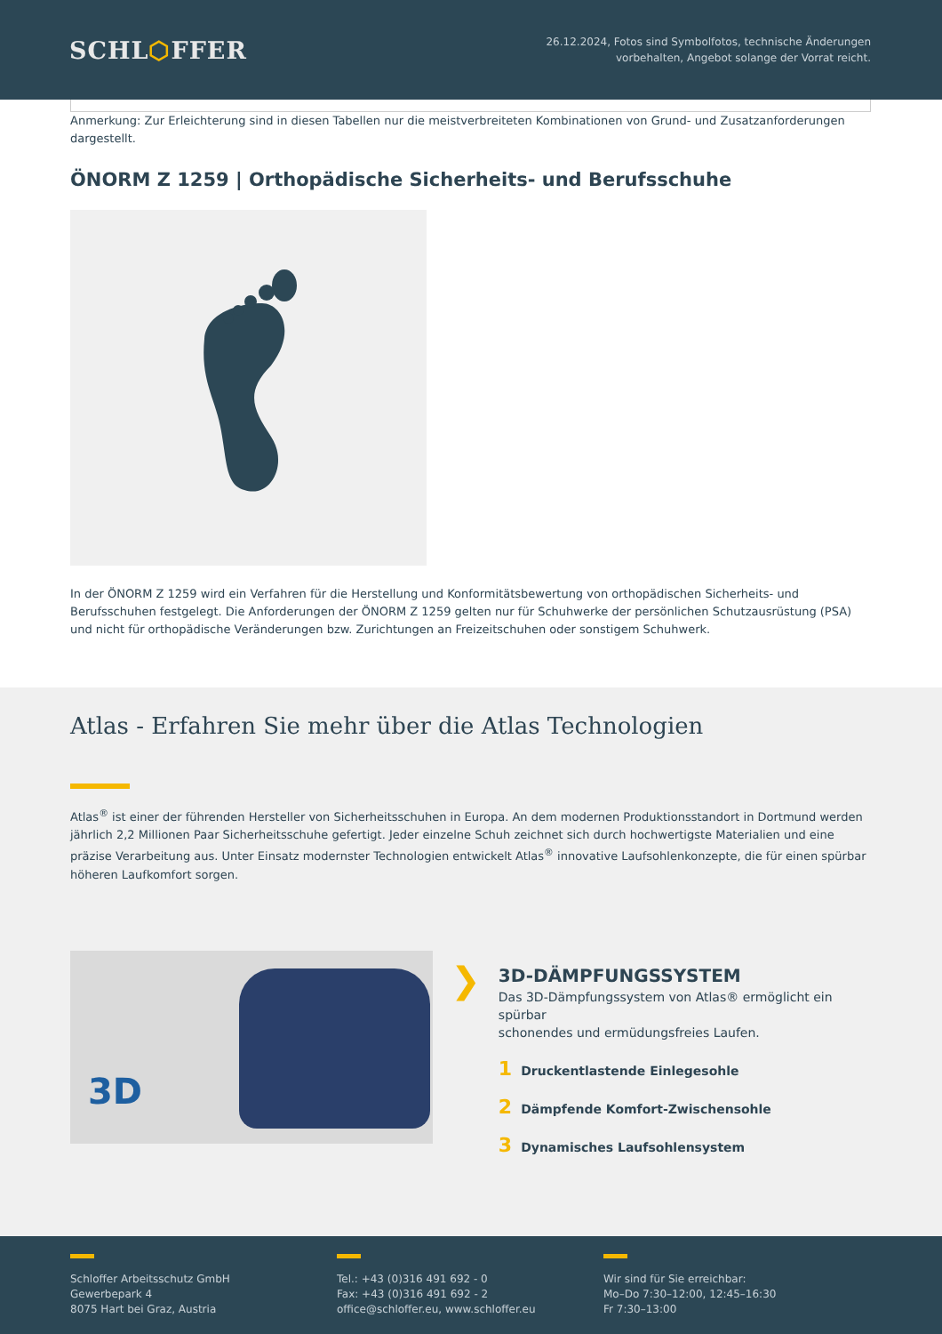SCHL⬡FFER
26.12.2024, Fotos sind Symbolfotos, technische Änderungen
vorbehalten, Angebot solange der Vorrat reicht.
Anmerkung: Zur Erleichterung sind in diesen Tabellen nur die meistverbreiteten Kombinationen von Grund- und Zusatzanforderungen dargestellt.
ÖNORM Z 1259 | Orthopädische Sicherheits- und Berufsschuhe
In der ÖNORM Z 1259 wird ein Verfahren für die Herstellung und Konformitätsbewertung von orthopädischen Sicherheits- und Berufsschuhen festgelegt. Die Anforderungen der ÖNORM Z 1259 gelten nur für Schuhwerke der persönlichen Schutzausrüstung (PSA) und nicht für orthopädische Veränderungen bzw. Zurichtungen an Freizeitschuhen oder sonstigem Schuhwerk.
Atlas - Erfahren Sie mehr über die Atlas Technologien
Atlas<sup>®</sup> ist einer der führenden Hersteller von Sicherheitsschuhen in Europa. An dem modernen Produktionsstandort in Dortmund werden jährlich 2,2 Millionen Paar Sicherheitsschuhe gefertigt. Jeder einzelne Schuh zeichnet sich durch hochwertigste Materialien und eine präzise Verarbeitung aus. Unter Einsatz modernster Technologien entwickelt Atlas<sup>®</sup> innovative Laufsohlenkonzepte, die für einen spürbar höheren Laufkomfort sorgen.
3D
❯
3D-DÄMPFUNGSSYSTEM
Das 3D-Dämpfungssystem von Atlas® ermöglicht ein spürbar
schonendes und ermüdungsfreies Laufen.
1 Druckentlastende Einlegesohle
2 Dämpfende Komfort-Zwischensohle
3 Dynamisches Laufsohlensystem
Schloffer Arbeitsschutz GmbH
Gewerbepark 4
8075 Hart bei Graz, Austria
Tel.: +43 (0)316 491 692 - 0
Fax: +43 (0)316 491 692 - 2
office@schloffer.eu, www.schloffer.eu
Wir sind für Sie erreichbar:
Mo–Do 7:30–12:00, 12:45–16:30
Fr 7:30–13:00